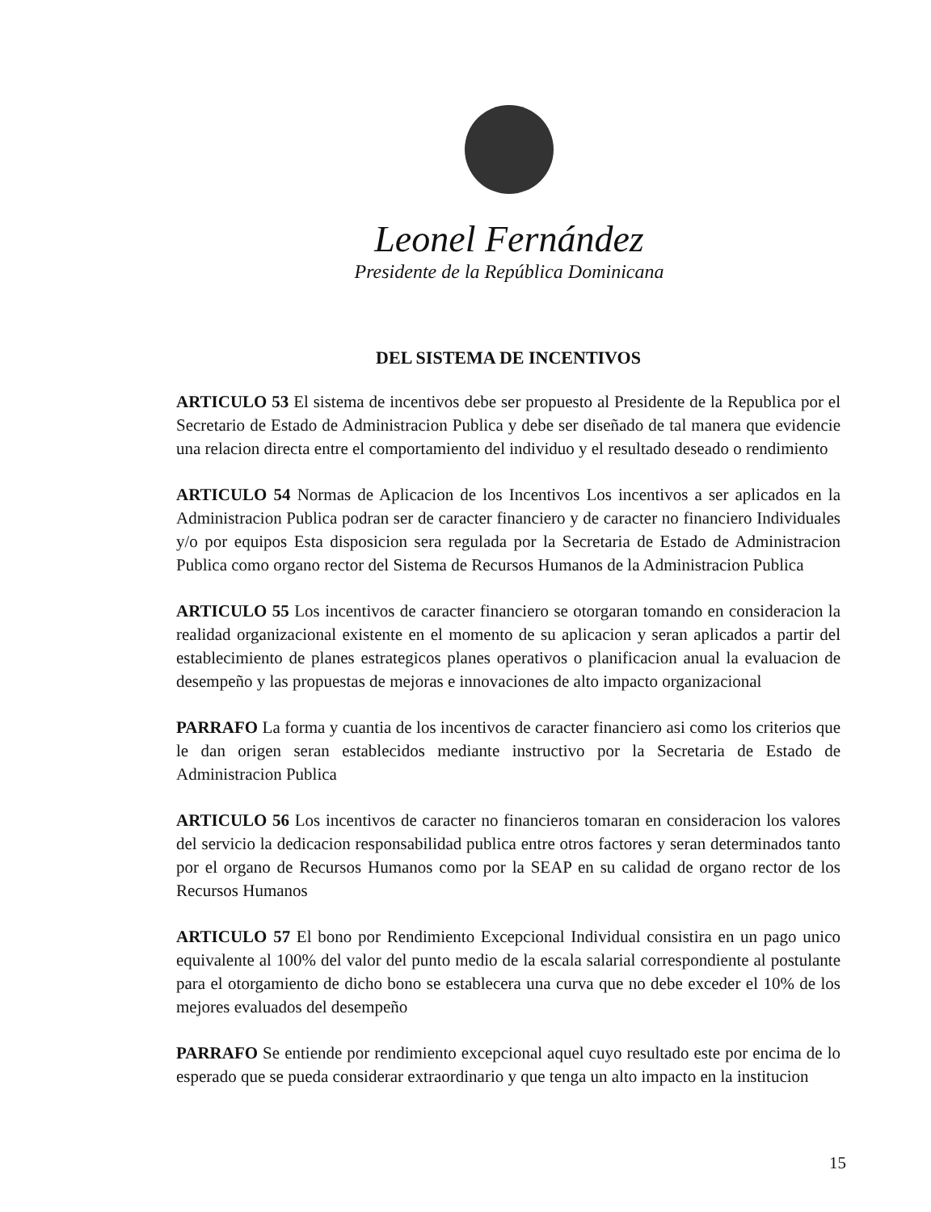Leonel Fernández
Presidente de la República Dominicana
DEL SISTEMA DE INCENTIVOS
ARTICULO 53 El sistema de incentivos debe ser propuesto al Presidente de la Republica por el Secretario de Estado de Administracion Publica y debe ser diseñado de tal manera que evidencie una relacion directa entre el comportamiento del individuo y el resultado deseado o rendimiento
ARTICULO 54 Normas de Aplicacion de los Incentivos Los incentivos a ser aplicados en la Administracion Publica podran ser de caracter financiero y de caracter no financiero Individuales y/o por equipos Esta disposicion sera regulada por la Secretaria de Estado de Administracion Publica como organo rector del Sistema de Recursos Humanos de la Administracion Publica
ARTICULO 55 Los incentivos de caracter financiero se otorgaran tomando en consideracion la realidad organizacional existente en el momento de su aplicacion y seran aplicados a partir del establecimiento de planes estrategicos planes operativos o planificacion anual la evaluacion de desempeño y las propuestas de mejoras e innovaciones de alto impacto organizacional
PARRAFO La forma y cuantia de los incentivos de caracter financiero asi como los criterios que le dan origen seran establecidos mediante instructivo por la Secretaria de Estado de Administracion Publica
ARTICULO 56 Los incentivos de caracter no financieros tomaran en consideracion los valores del servicio la dedicacion responsabilidad publica entre otros factores y seran determinados tanto por el organo de Recursos Humanos como por la SEAP en su calidad de organo rector de los Recursos Humanos
ARTICULO 57 El bono por Rendimiento Excepcional Individual consistira en un pago unico equivalente al 100% del valor del punto medio de la escala salarial correspondiente al postulante para el otorgamiento de dicho bono se establecera una curva que no debe exceder el 10% de los mejores evaluados del desempeño
PARRAFO Se entiende por rendimiento excepcional aquel cuyo resultado este por encima de lo esperado que se pueda considerar extraordinario y que tenga un alto impacto en la institucion
15